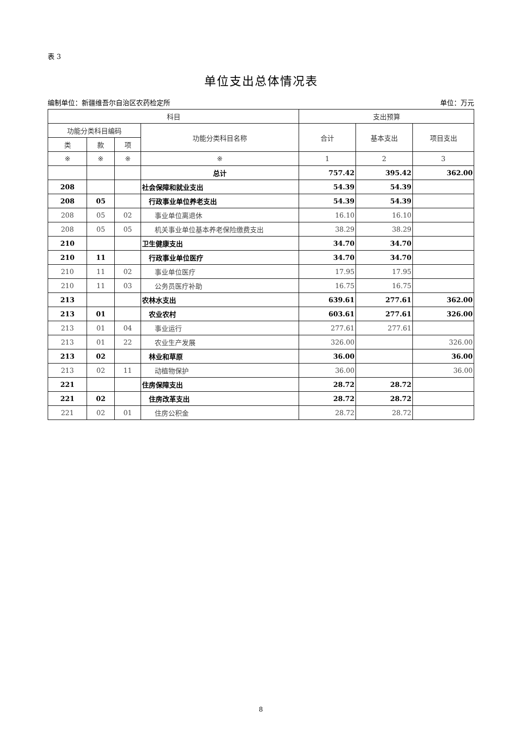表 3
单位支出总体情况表
编制单位：新疆维吾尔自治区农药检定所 单位：万元
| 科目 | | | | 支出预算 | | |
| --- | --- | --- | --- | --- | --- | --- |
| 功能分类科目编码 | | | 功能分类科目名称 | 合计 | 基本支出 | 项目支出 |
| 类 | 款 | 项 | | | | |
| ※ | ※ | ※ | ※ | 1 | 2 | 3 |
| | | | 总计 | 757.42 | 395.42 | 362.00 |
| 208 | | | 社会保障和就业支出 | 54.39 | 54.39 | |
| 208 | 05 | | 行政事业单位养老支出 | 54.39 | 54.39 | |
| 208 | 05 | 02 | 事业单位离退休 | 16.10 | 16.10 | |
| 208 | 05 | 05 | 机关事业单位基本养老保险缴费支出 | 38.29 | 38.29 | |
| 210 | | | 卫生健康支出 | 34.70 | 34.70 | |
| 210 | 11 | | 行政事业单位医疗 | 34.70 | 34.70 | |
| 210 | 11 | 02 | 事业单位医疗 | 17.95 | 17.95 | |
| 210 | 11 | 03 | 公务员医疗补助 | 16.75 | 16.75 | |
| 213 | | | 农林水支出 | 639.61 | 277.61 | 362.00 |
| 213 | 01 | | 农业农村 | 603.61 | 277.61 | 326.00 |
| 213 | 01 | 04 | 事业运行 | 277.61 | 277.61 | |
| 213 | 01 | 22 | 农业生产发展 | 326.00 | | 326.00 |
| 213 | 02 | | 林业和草原 | 36.00 | | 36.00 |
| 213 | 02 | 11 | 动植物保护 | 36.00 | | 36.00 |
| 221 | | | 住房保障支出 | 28.72 | 28.72 | |
| 221 | 02 | | 住房改革支出 | 28.72 | 28.72 | |
| 221 | 02 | 01 | 住房公积金 | 28.72 | 28.72 | |
8